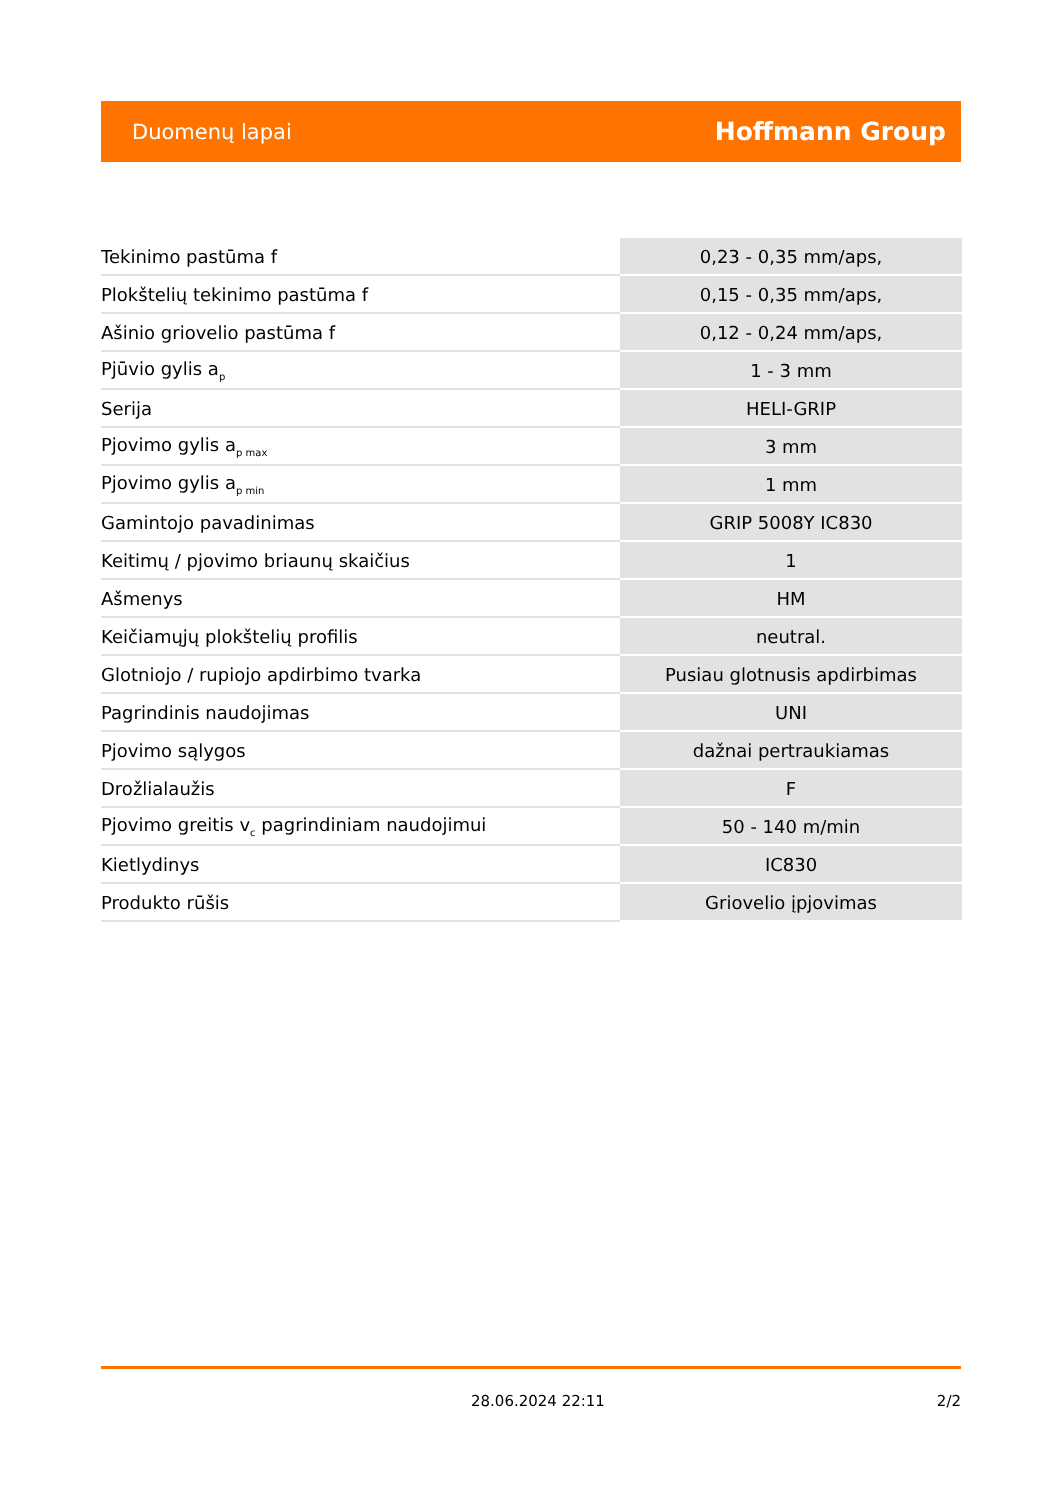Duomenų lapai Hoffmann Group
| Tekinimo pastūma f | 0,23 - 0,35 mm/aps, |
| Plokštelių tekinimo pastūma f | 0,15 - 0,35 mm/aps, |
| Ašinio griovelio pastūma f | 0,12 - 0,24 mm/aps, |
| Pjūvio gylis a<sub>p</sub> | 1 - 3 mm |
| Serija | HELI-GRIP |
| Pjovimo gylis a<sub>p max</sub> | 3 mm |
| Pjovimo gylis a<sub>p min</sub> | 1 mm |
| Gamintojo pavadinimas | GRIP 5008Y IC830 |
| Keitimų / pjovimo briaunų skaičius | 1 |
| Ašmenys | HM |
| Keičiamųjų plokštelių profilis | neutral. |
| Glotniojo / rupiojo apdirbimo tvarka | Pusiau glotnusis apdirbimas |
| Pagrindinis naudojimas | UNI |
| Pjovimo sąlygos | dažnai pertraukiamas |
| Drožlialaužis | F |
| Pjovimo greitis v<sub>c</sub> pagrindiniam naudojimui | 50 - 140 m/min |
| Kietlydinys | IC830 |
| Produkto rūšis | Griovelio įpjovimas |
28.06.2024 22:11 2/2